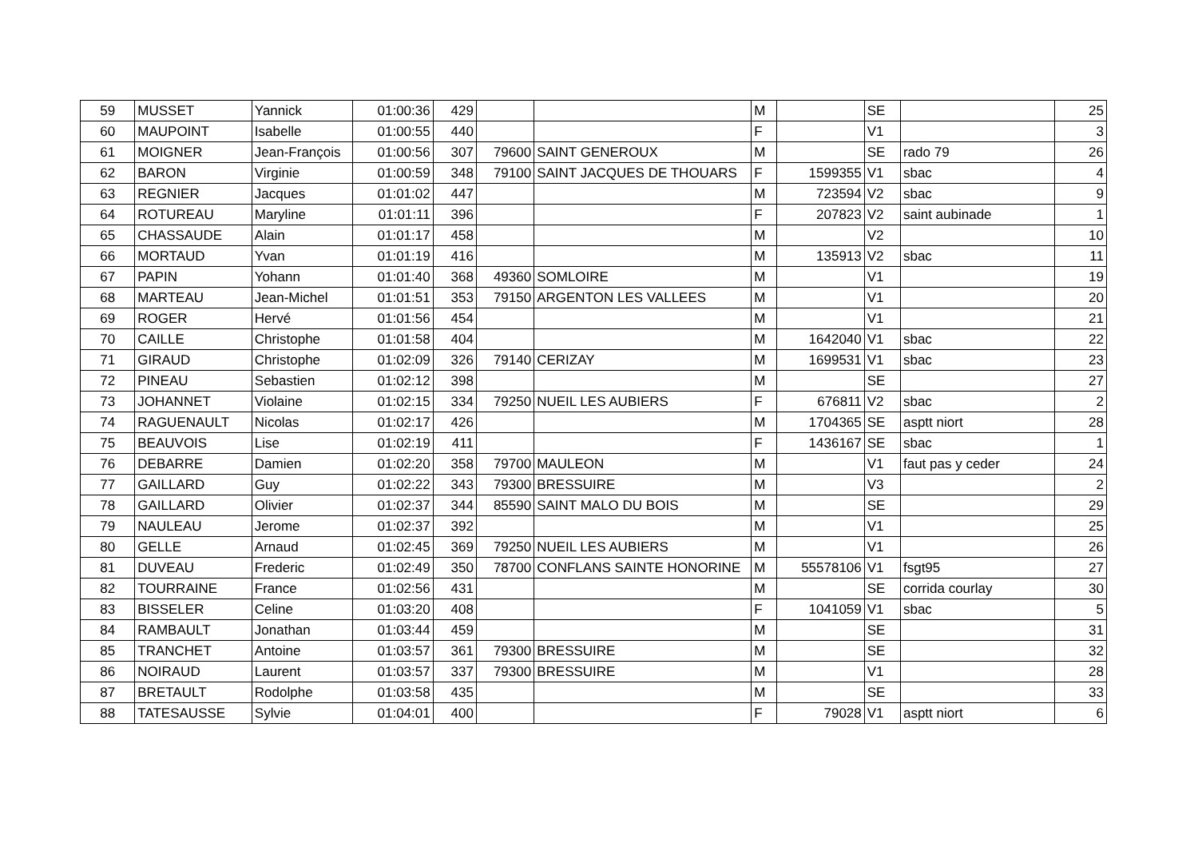| 59 | MUSSET | Yannick | 01:00:36 | 429 | | | M | | SE | | 25 |
| 60 | MAUPOINT | Isabelle | 01:00:55 | 440 | | | F | | V1 | | 3 |
| 61 | MOIGNER | Jean-François | 01:00:56 | 307 | 79600 | SAINT GENEROUX | M | | SE | rado 79 | 26 |
| 62 | BARON | Virginie | 01:00:59 | 348 | 79100 | SAINT JACQUES DE THOUARS | F | 1599355 | V1 | sbac | 4 |
| 63 | REGNIER | Jacques | 01:01:02 | 447 | | | M | 723594 | V2 | sbac | 9 |
| 64 | ROTUREAU | Maryline | 01:01:11 | 396 | | | F | 207823 | V2 | saint aubinade | 1 |
| 65 | CHASSAUDE | Alain | 01:01:17 | 458 | | | M | | V2 | | 10 |
| 66 | MORTAUD | Yvan | 01:01:19 | 416 | | | M | 135913 | V2 | sbac | 11 |
| 67 | PAPIN | Yohann | 01:01:40 | 368 | 49360 | SOMLOIRE | M | | V1 | | 19 |
| 68 | MARTEAU | Jean-Michel | 01:01:51 | 353 | 79150 | ARGENTON LES VALLEES | M | | V1 | | 20 |
| 69 | ROGER | Hervé | 01:01:56 | 454 | | | M | | V1 | | 21 |
| 70 | CAILLE | Christophe | 01:01:58 | 404 | | | M | 1642040 | V1 | sbac | 22 |
| 71 | GIRAUD | Christophe | 01:02:09 | 326 | 79140 | CERIZAY | M | 1699531 | V1 | sbac | 23 |
| 72 | PINEAU | Sebastien | 01:02:12 | 398 | | | M | | SE | | 27 |
| 73 | JOHANNET | Violaine | 01:02:15 | 334 | 79250 | NUEIL LES AUBIERS | F | 676811 | V2 | sbac | 2 |
| 74 | RAGUENAULT | Nicolas | 01:02:17 | 426 | | | M | 1704365 | SE | asptt niort | 28 |
| 75 | BEAUVOIS | Lise | 01:02:19 | 411 | | | F | 1436167 | SE | sbac | 1 |
| 76 | DEBARRE | Damien | 01:02:20 | 358 | 79700 | MAULEON | M | | V1 | faut pas y ceder | 24 |
| 77 | GAILLARD | Guy | 01:02:22 | 343 | 79300 | BRESSUIRE | M | | V3 | | 2 |
| 78 | GAILLARD | Olivier | 01:02:37 | 344 | 85590 | SAINT MALO DU BOIS | M | | SE | | 29 |
| 79 | NAULEAU | Jerome | 01:02:37 | 392 | | | M | | V1 | | 25 |
| 80 | GELLE | Arnaud | 01:02:45 | 369 | 79250 | NUEIL LES AUBIERS | M | | V1 | | 26 |
| 81 | DUVEAU | Frederic | 01:02:49 | 350 | 78700 | CONFLANS SAINTE HONORINE | M | 55578106 | V1 | fsgt95 | 27 |
| 82 | TOURRAINE | France | 01:02:56 | 431 | | | M | | SE | corrida courlay | 30 |
| 83 | BISSELER | Celine | 01:03:20 | 408 | | | F | 1041059 | V1 | sbac | 5 |
| 84 | RAMBAULT | Jonathan | 01:03:44 | 459 | | | M | | SE | | 31 |
| 85 | TRANCHET | Antoine | 01:03:57 | 361 | 79300 | BRESSUIRE | M | | SE | | 32 |
| 86 | NOIRAUD | Laurent | 01:03:57 | 337 | 79300 | BRESSUIRE | M | | V1 | | 28 |
| 87 | BRETAULT | Rodolphe | 01:03:58 | 435 | | | M | | SE | | 33 |
| 88 | TATESAUSSE | Sylvie | 01:04:01 | 400 | | | F | 79028 | V1 | asptt niort | 6 |